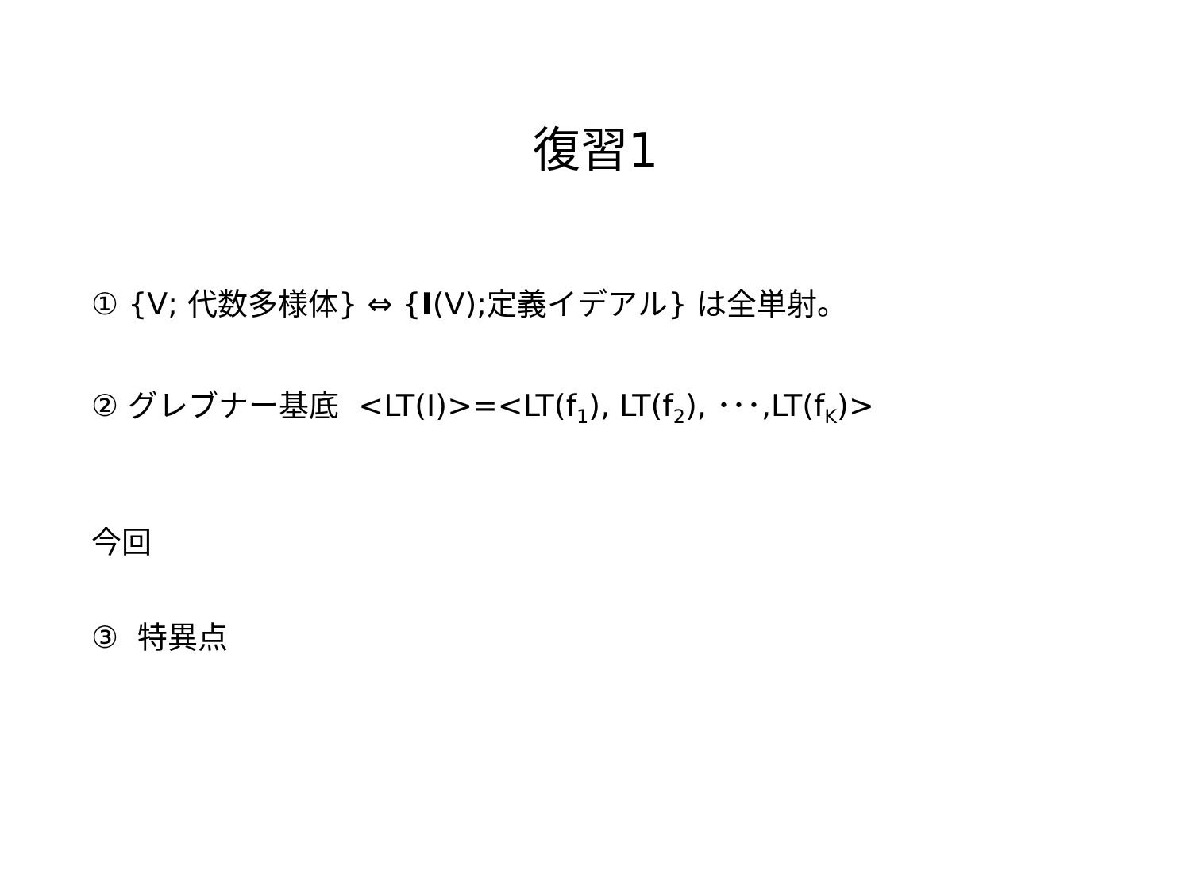復習1
① {V; 代数多様体} ⇔ {I(V);定義イデアル} は全単射。
② グレブナー基底 <LT(I)>=<LT(f<sub>1</sub>), LT(f<sub>2</sub>), ･･･,LT(f<sub>K</sub>)>
今回
③ 特異点